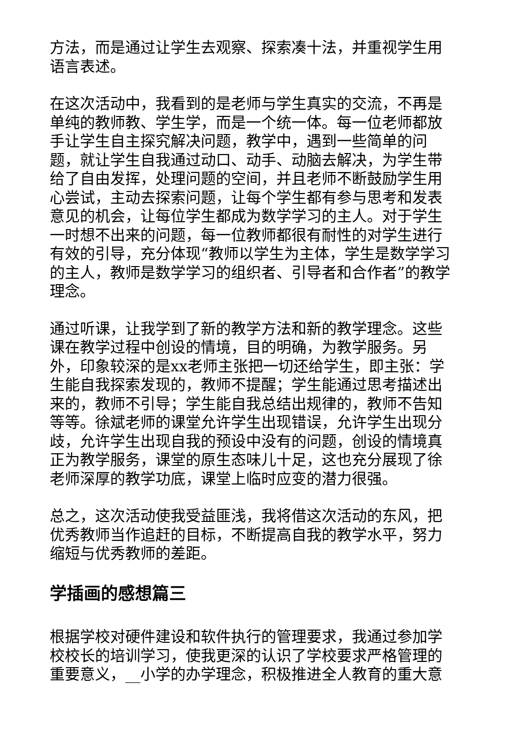方法，而是通过让学生去观察、探索凑十法，并重视学生用语言表述。
在这次活动中，我看到的是老师与学生真实的交流，不再是单纯的教师教、学生学，而是一个统一体。每一位老师都放手让学生自主探究解决问题，教学中，遇到一些简单的问题，就让学生自我通过动口、动手、动脑去解决，为学生带给了自由发挥，处理问题的空间，并且老师不断鼓励学生用心尝试，主动去探索问题，让每个学生都有参与思考和发表意见的机会，让每位学生都成为数学学习的主人。对于学生一时想不出来的问题，每一位教师都很有耐性的对学生进行有效的引导，充分体现“教师以学生为主体，学生是数学学习的主人，教师是数学学习的组织者、引导者和合作者”的教学理念。
通过听课，让我学到了新的教学方法和新的教学理念。这些课在教学过程中创设的情境，目的明确，为教学服务。另外，印象较深的是xx老师主张把一切还给学生，即主张：学生能自我探索发现的，教师不提醒；学生能通过思考描述出来的，教师不引导；学生能自我总结出规律的，教师不告知等等。徐斌老师的课堂允许学生出现错误，允许学生出现分歧，允许学生出现自我的预设中没有的问题，创设的情境真正为教学服务，课堂的原生态味儿十足，这也充分展现了徐老师深厚的教学功底，课堂上临时应变的潜力很强。
总之，这次活动使我受益匪浅，我将借这次活动的东风，把优秀教师当作追赶的目标，不断提高自我的教学水平，努力缩短与优秀教师的差距。
学插画的感想篇三
根据学校对硬件建设和软件执行的管理要求，我通过参加学校校长的培训学习，使我更深的认识了学校要求严格管理的重要意义，__小学的办学理念，积极推进全人教育的重大意